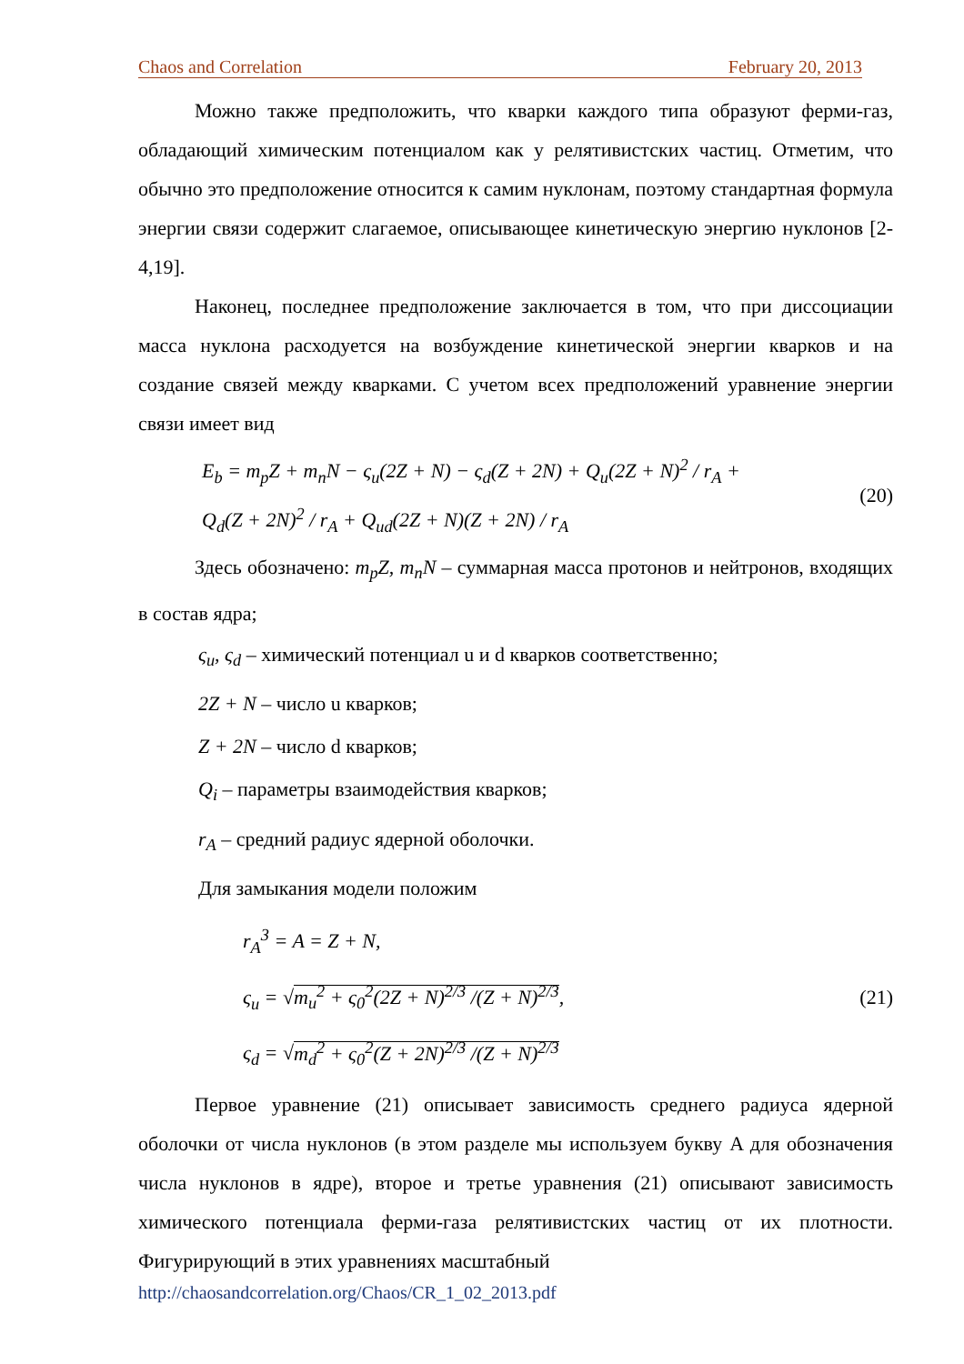Chaos and Correlation February 20, 2013
Можно также предположить, что кварки каждого типа образуют ферми-газ, обладающий химическим потенциалом как у релятивистских частиц. Отметим, что обычно это предположение относится к самим нуклонам, поэтому стандартная формула энергии связи содержит слагаемое, описывающее кинетическую энергию нуклонов [2-4,19].
Наконец, последнее предположение заключается в том, что при диссоциации масса нуклона расходуется на возбуждение кинетической энергии кварков и на создание связей между кварками. С учетом всех предположений уравнение энергии связи имеет вид
E<sub>b</sub> = m<sub>p</sub>Z + m<sub>n</sub>N − ς<sub>u</sub>(2Z + N) − ς<sub>d</sub>(Z + 2N) + Q<sub>u</sub>(2Z + N)<sup>2</sup> / r<sub>A</sub> +
Q<sub>d</sub>(Z + 2N)<sup>2</sup> / r<sub>A</sub> + Q<sub>ud</sub>(2Z + N)(Z + 2N) / r<sub>A</sub>
(20)
Здесь обозначено: m<sub>p</sub>Z, m<sub>n</sub>N – суммарная масса протонов и нейтронов, входящих в состав ядра;
ς<sub>u</sub>, ς<sub>d</sub> – химический потенциал u и d кварков соответственно;
2Z + N – число u кварков;
Z + 2N – число d кварков;
Q<sub>i</sub> – параметры взаимодействия кварков;
r<sub>A</sub> – средний радиус ядерной оболочки.
Для замыкания модели положим
r<sub>A</sub><sup>3</sup> = A = Z + N,
ς<sub>u</sub> = √m<sub>u</sub><sup>2</sup> + ς<sub>0</sub><sup>2</sup>(2Z + N)<sup>2/3</sup> /(Z + N)<sup>2/3</sup>,
ς<sub>d</sub> = √m<sub>d</sub><sup>2</sup> + ς<sub>0</sub><sup>2</sup>(Z + 2N)<sup>2/3</sup> /(Z + N)<sup>2/3</sup>
(21)
Первое уравнение (21) описывает зависимость среднего радиуса ядерной оболочки от числа нуклонов (в этом разделе мы используем букву A для обозначения числа нуклонов в ядре), второе и третье уравнения (21) описывают зависимость химического потенциала ферми-газа релятивистских частиц от их плотности. Фигурирующий в этих уравнениях масштабный
http://chaosandcorrelation.org/Chaos/CR_1_02_2013.pdf